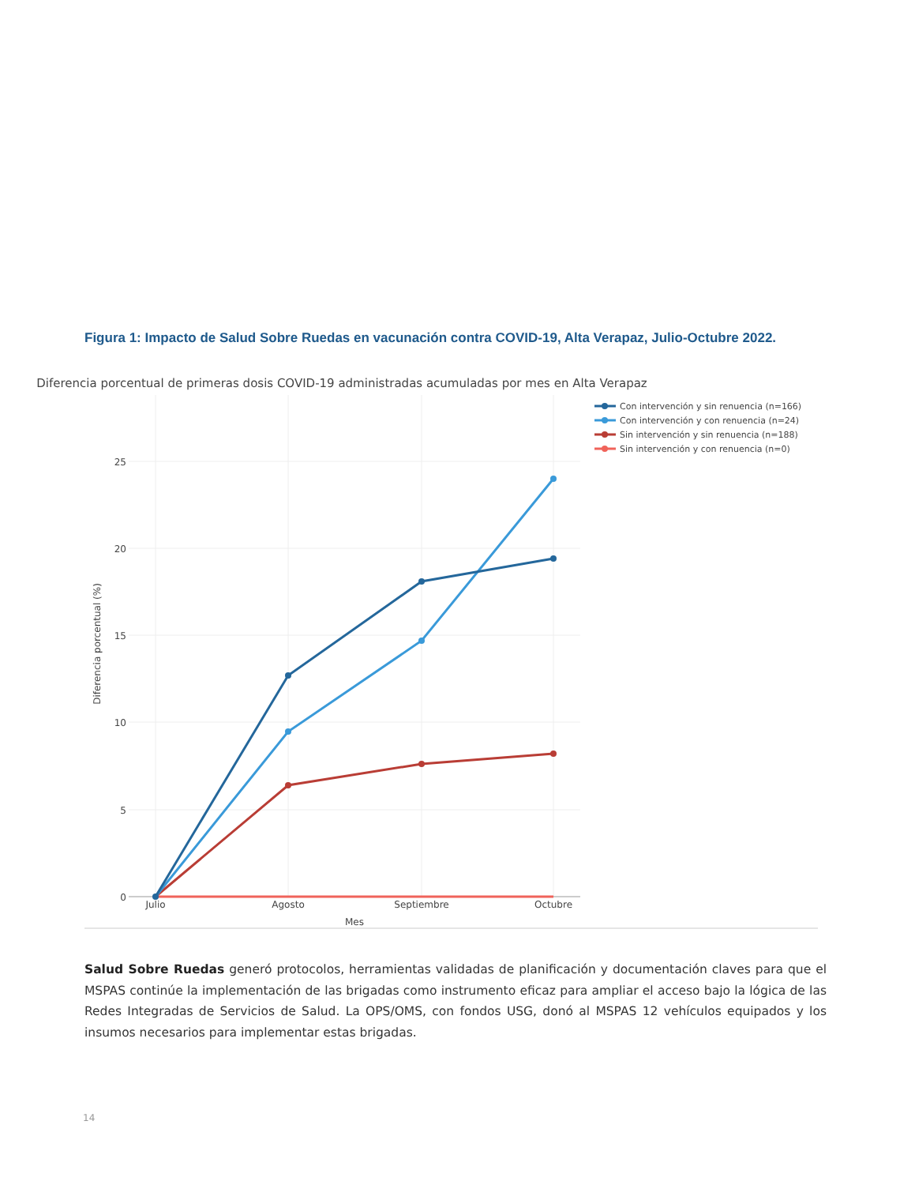Figura 1: Impacto de Salud Sobre Ruedas en vacunación contra COVID-19, Alta Verapaz, Julio-Octubre 2022.
Diferencia porcentual de primeras dosis COVID-19 administradas acumuladas por mes en Alta Verapaz
25
20
15
10
5
0
Julio
Agosto
Septiembre
Octubre
Mes
Diferencia porcentual (%)
Con intervención y sin renuencia (n=166)
Con intervención y con renuencia (n=24)
Sin intervención y sin renuencia (n=188)
Sin intervención y con renuencia (n=0)
Salud Sobre Ruedas generó protocolos, herramientas validadas de planificación y documentación claves para que el MSPAS continúe la implementación de las brigadas como instrumento eficaz para ampliar el acceso bajo la lógica de las Redes Integradas de Servicios de Salud. La OPS/OMS, con fondos USG, donó al MSPAS 12 vehículos equipados y los insumos necesarios para implementar estas brigadas.
14